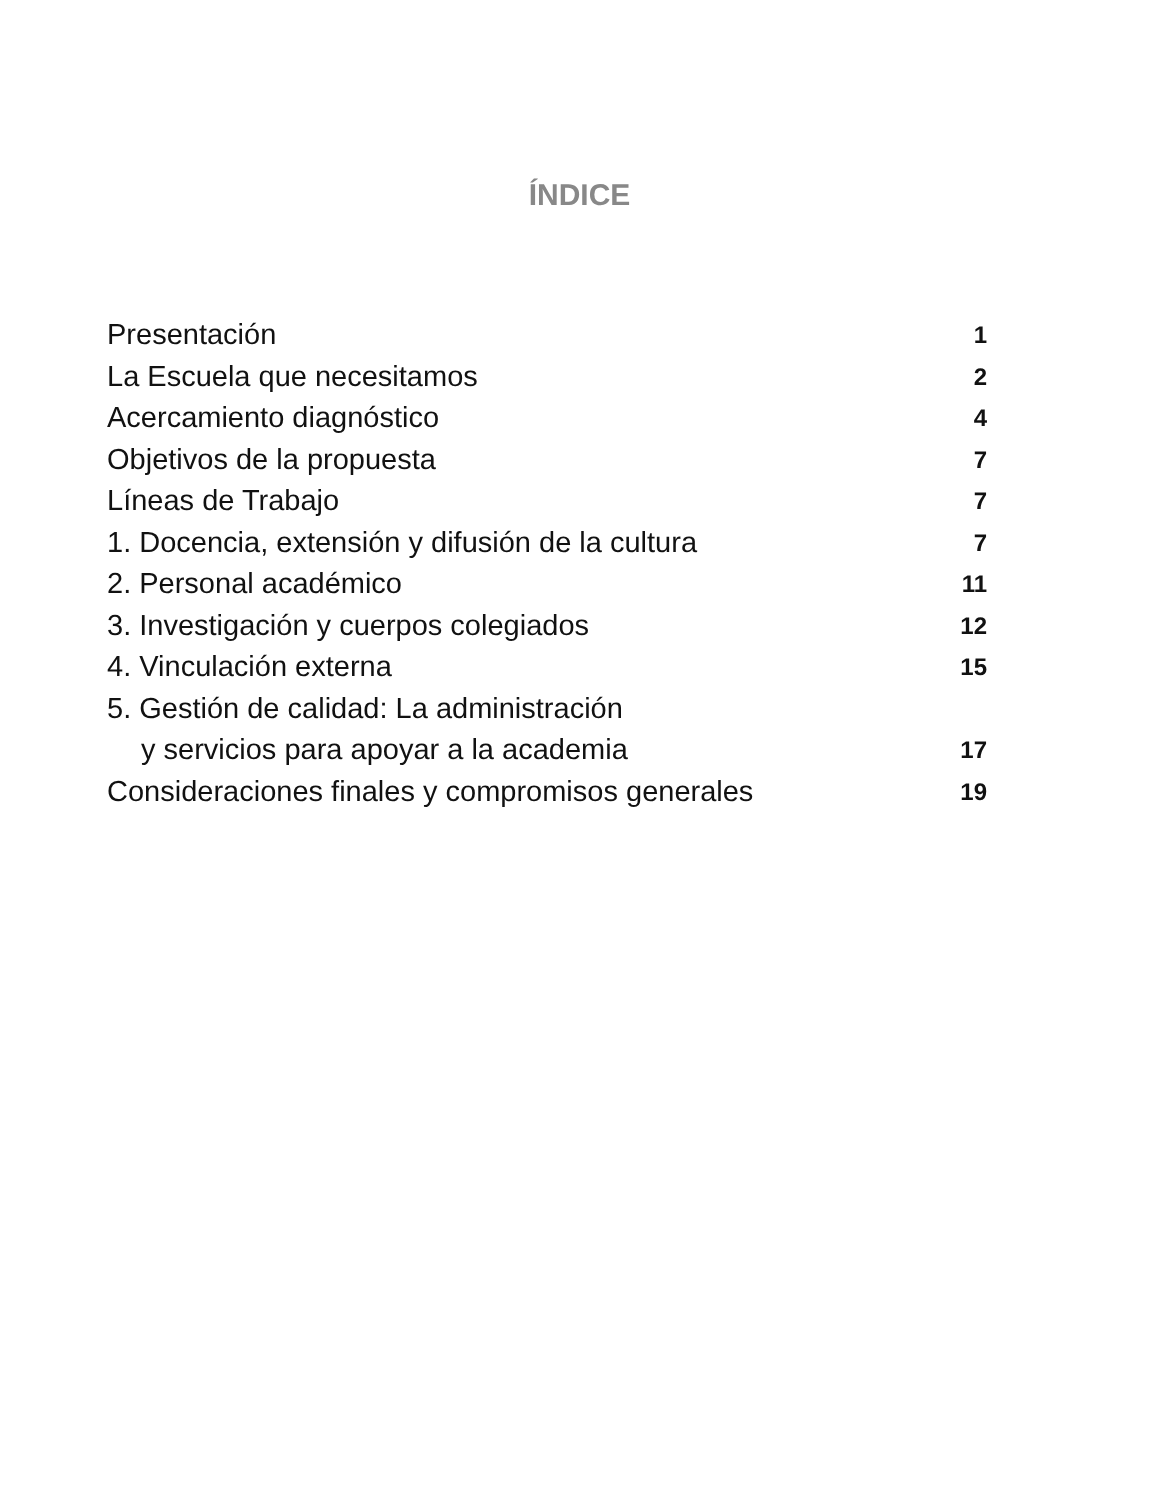ÍNDICE
Presentación 1
La Escuela que necesitamos 2
Acercamiento diagnóstico 4
Objetivos de la propuesta 7
Líneas de Trabajo 7
1. Docencia, extensión y difusión de la cultura 7
2. Personal académico 11
3. Investigación y cuerpos colegiados 12
4. Vinculación externa 15
5. Gestión de calidad: La administración
y servicios para apoyar a la academia 17
Consideraciones finales y compromisos generales 19